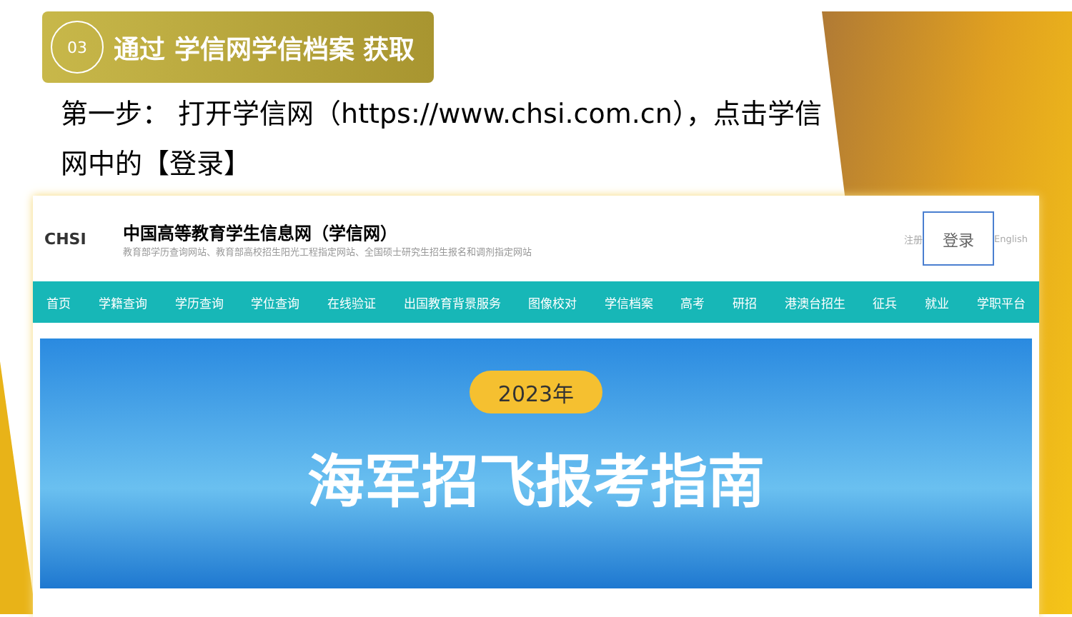03
通过 学信网学信档案 获取
第一步： 打开学信网（https://www.chsi.com.cn），点击学信网中的【登录】
CHSI
中国高等教育学生信息网（学信网）
教育部学历查询网站、教育部高校招生阳光工程指定网站、全国硕士研究生招生报名和调剂指定网站
注册 登录 English
首页 学籍查询 学历查询 学位查询 在线验证 出国教育背景服务 图像校对 学信档案 高考 研招 港澳台招生 征兵 就业 学职平台
2023年
海军招飞报考指南